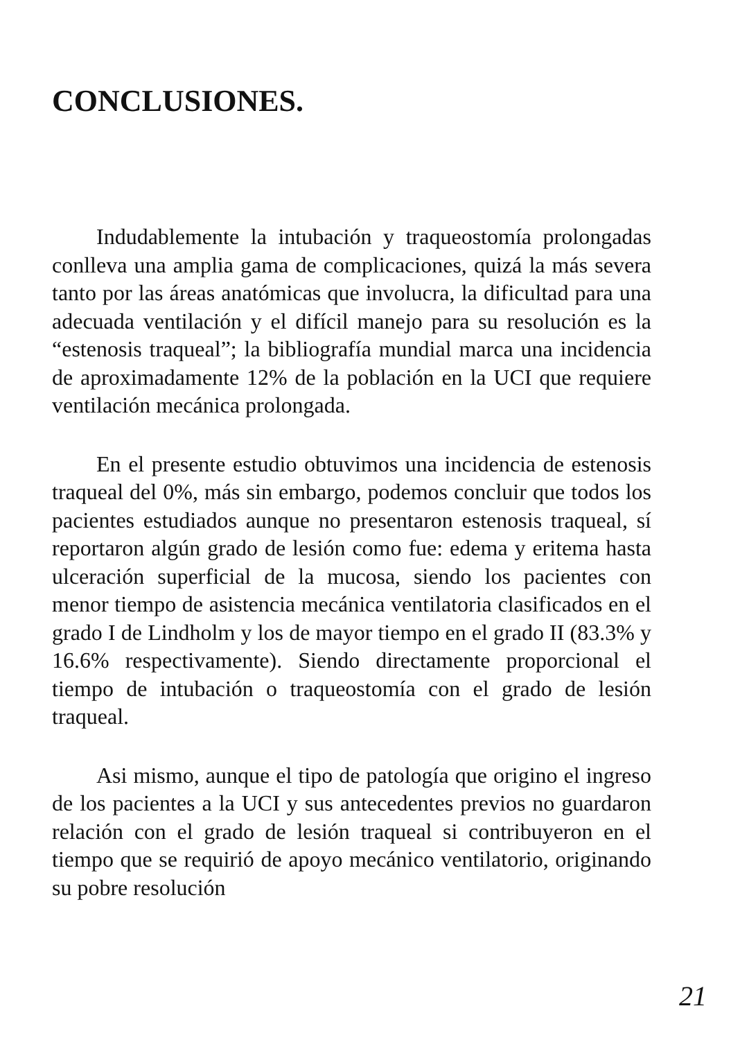CONCLUSIONES.
Indudablemente la intubación y traqueostomía prolongadas conlleva una amplia gama de complicaciones, quizá la más severa tanto por las áreas anatómicas que involucra, la dificultad para una adecuada ventilación y el difícil manejo para su resolución es la “estenosis traqueal”; la bibliografía mundial marca una incidencia de aproximadamente 12% de la población en la UCI que requiere ventilación mecánica prolongada.
En el presente estudio obtuvimos una incidencia de estenosis traqueal del 0%, más sin embargo, podemos concluir que todos los pacientes estudiados aunque no presentaron estenosis traqueal, sí reportaron algún grado de lesión como fue: edema y eritema hasta ulceración superficial de la mucosa, siendo los pacientes con menor tiempo de asistencia mecánica ventilatoria clasificados en el grado I de Lindholm y los de mayor tiempo en el grado II (83.3% y 16.6% respectivamente). Siendo directamente proporcional el tiempo de intubación o traqueostomía con el grado de lesión traqueal.
Asi mismo, aunque el tipo de patología que origino el ingreso de los pacientes a la UCI y sus antecedentes previos no guardaron relación con el grado de lesión traqueal si contribuyeron en el tiempo que se requirió de apoyo mecánico ventilatorio, originando su pobre resolución
21